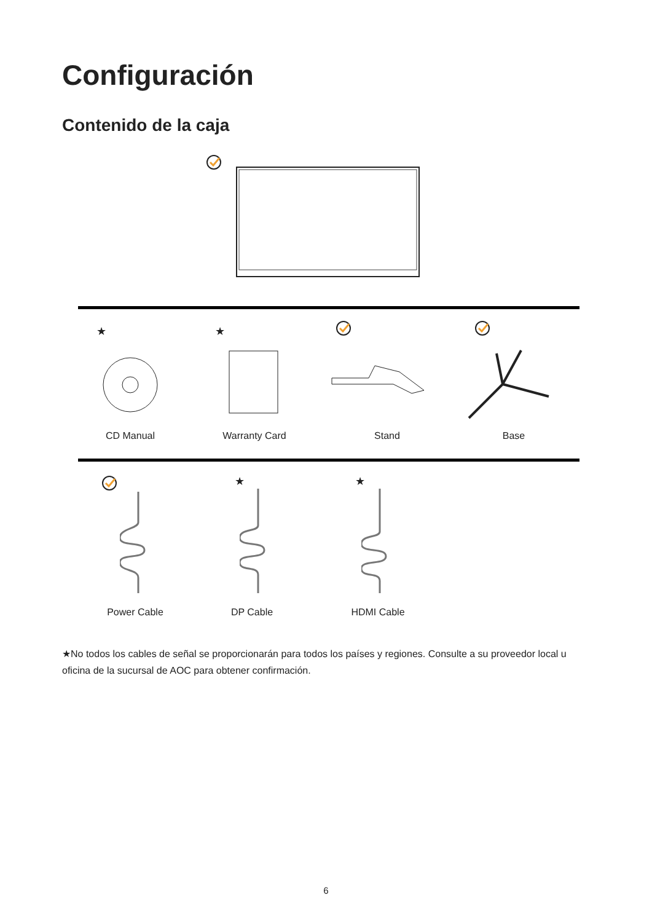Configuración
Contenido de la caja
★ ★
CD Manual Warranty Card Stand Base
★ ★
Power Cable DP Cable HDMI Cable
★No todos los cables de señal se proporcionarán para todos los países y regiones. Consulte a su proveedor local u oficina de la sucursal de AOC para obtener confirmación.
6